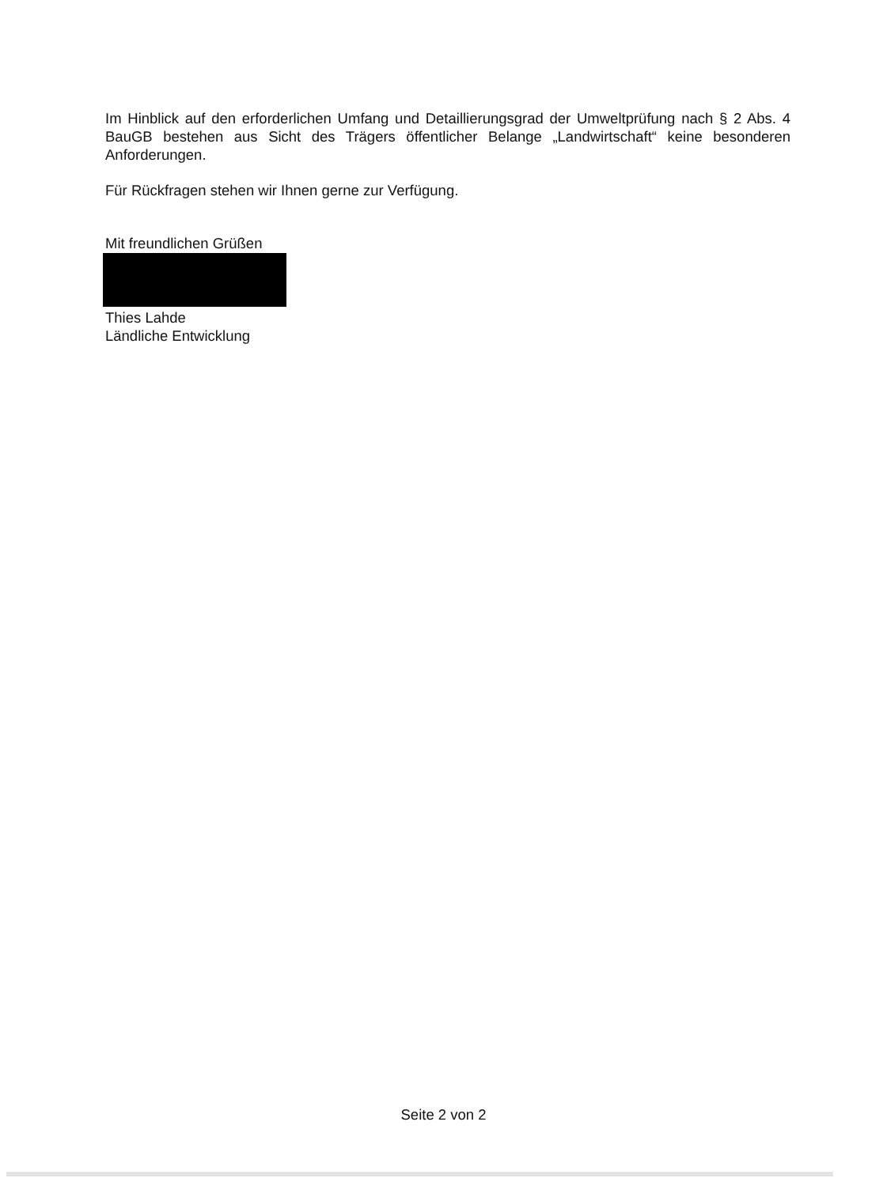Im Hinblick auf den erforderlichen Umfang und Detaillierungsgrad der Umweltprüfung nach § 2 Abs. 4 BauGB bestehen aus Sicht des Trägers öffentlicher Belange „Landwirtschaft“ keine besonderen Anforderungen.
Für Rückfragen stehen wir Ihnen gerne zur Verfügung.
Mit freundlichen Grüßen
Thies Lahde
Ländliche Entwicklung
Seite 2 von 2